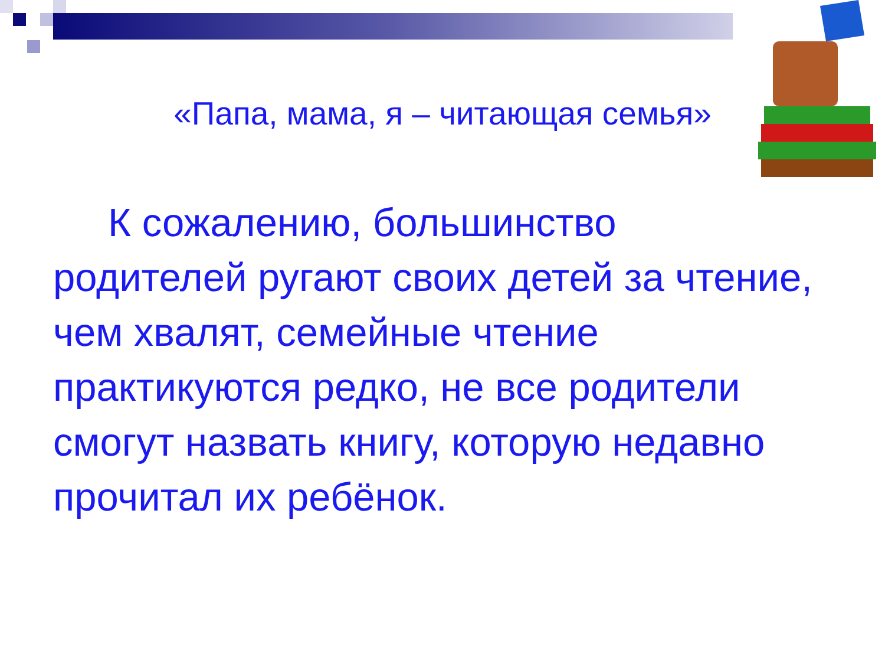«Папа, мама, я – читающая семья»
К сожалению, большинство родителей ругают своих детей за чтение, чем хвалят, семейные чтение практикуются редко, не все родители смогут назвать книгу, которую недавно прочитал их ребёнок.